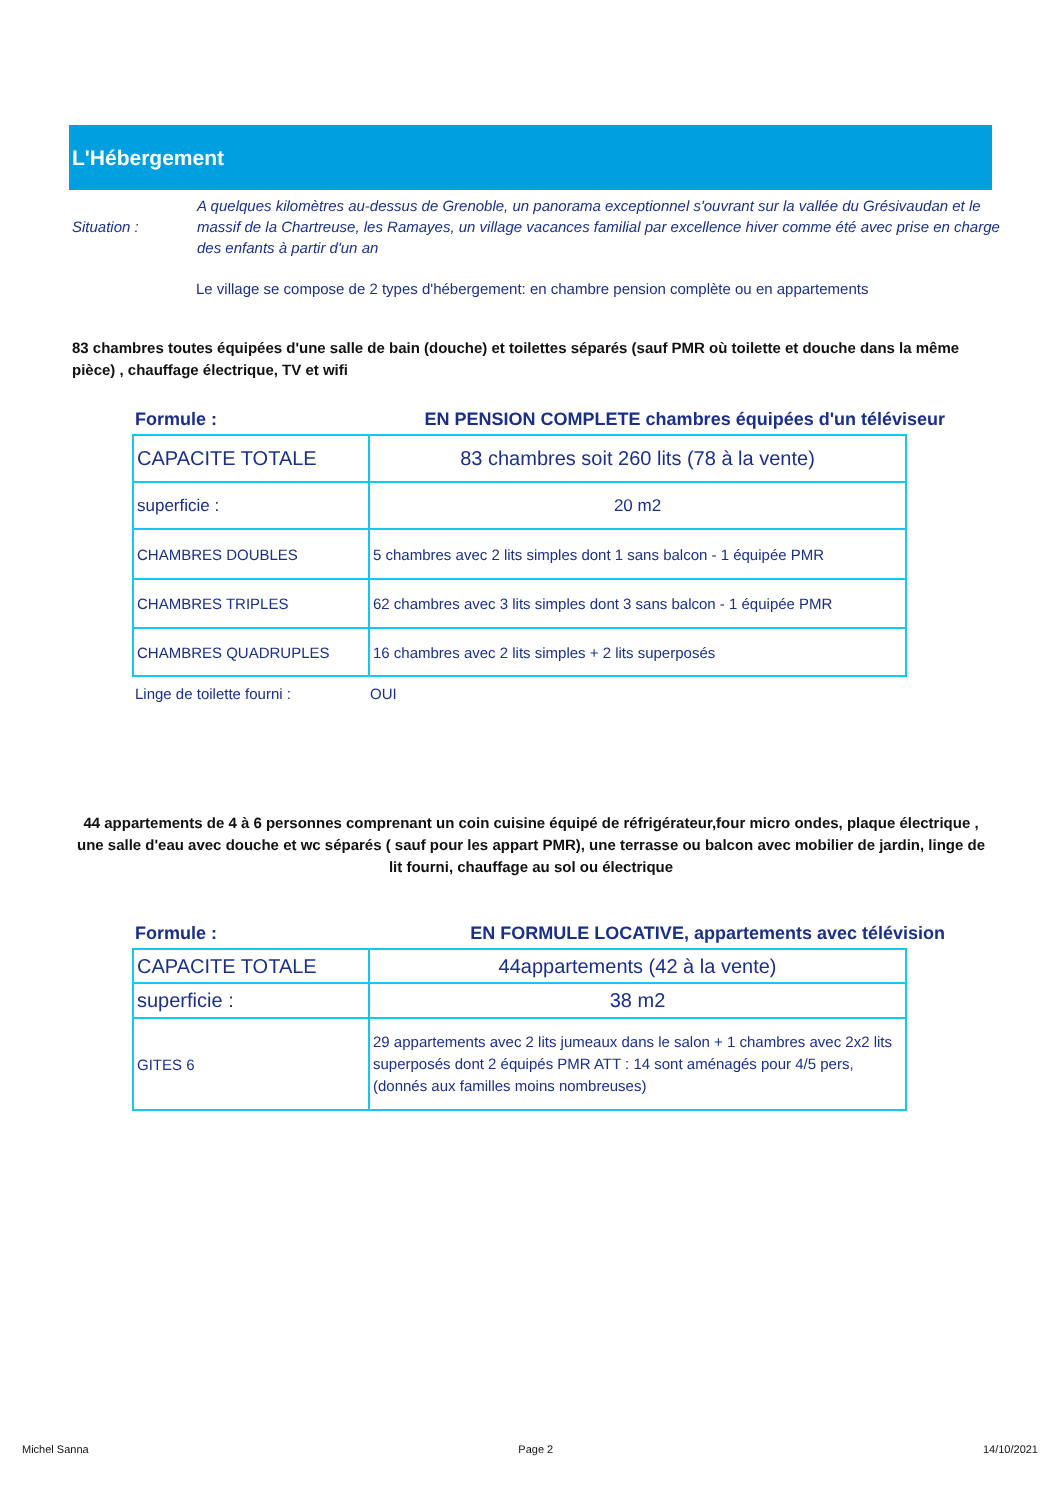L'Hébergement
Situation :
A quelques kilomètres au-dessus de Grenoble, un panorama exceptionnel s'ouvrant sur la vallée du Grésivaudan et le massif de la Chartreuse, les Ramayes, un village vacances familial par excellence hiver comme été avec prise en charge des enfants à partir d'un an
Le village se compose de 2 types d'hébergement: en chambre pension complète ou en appartements
83 chambres toutes équipées d'une salle de bain (douche) et toilettes séparés (sauf PMR où toilette et douche dans la même pièce) , chauffage électrique, TV et wifi
Formule : EN PENSION COMPLETE chambres équipées d'un téléviseur
| CAPACITE TOTALE | 83 chambres soit 260 lits (78 à la vente) |
| superficie : | 20 m2 |
| CHAMBRES DOUBLES | 5 chambres avec 2 lits simples dont 1 sans balcon - 1 équipée PMR |
| CHAMBRES TRIPLES | 62 chambres avec 3 lits simples dont 3 sans balcon - 1 équipée PMR |
| CHAMBRES QUADRUPLES | 16 chambres avec 2 lits simples + 2 lits superposés |
Linge de toilette fourni : OUI
44 appartements de 4 à 6 personnes comprenant un coin cuisine équipé de réfrigérateur,four micro ondes, plaque électrique , une salle d'eau avec douche et wc séparés ( sauf pour les appart PMR), une terrasse ou balcon avec mobilier de jardin, linge de lit fourni, chauffage au sol ou électrique
Formule : EN FORMULE LOCATIVE, appartements avec télévision
| CAPACITE TOTALE | 44appartements (42 à la vente) |
| superficie : | 38 m2 |
| GITES 6 | 29 appartements avec 2 lits jumeaux dans le salon + 1 chambres avec 2x2 lits superposés dont 2 équipés PMR ATT : 14 sont aménagés pour 4/5 pers, (donnés aux familles moins nombreuses) |
Michel Sanna Page 2 14/10/2021